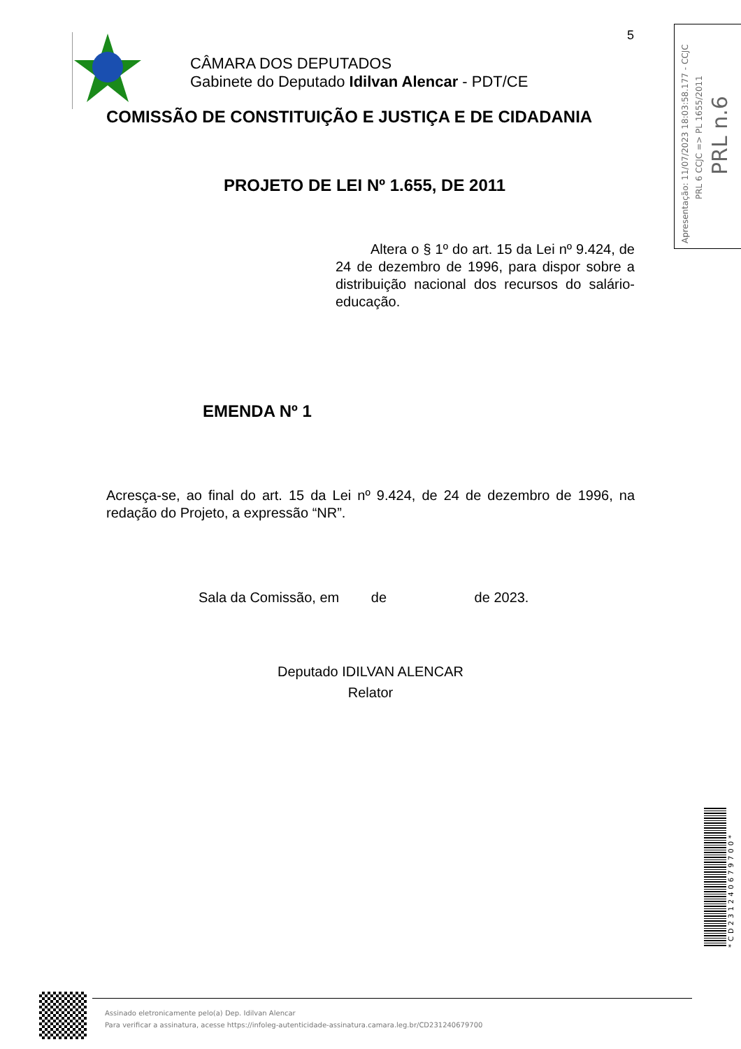5
Apresentação: 11/07/2023 18:03:58.177 - CCJC
PRL 6 CCJC => PL 1655/2011
PRL n.6
CÂMARA DOS DEPUTADOS
Gabinete do Deputado Idilvan Alencar - PDT/CE
COMISSÃO DE CONSTITUIÇÃO E JUSTIÇA E DE CIDADANIA
PROJETO DE LEI Nº 1.655, DE 2011
Altera o § 1º do art. 15 da Lei nº 9.424, de 24 de dezembro de 1996, para dispor sobre a distribuição nacional dos recursos do salário-educação.
EMENDA Nº 1
Acresça-se, ao final do art. 15 da Lei nº 9.424, de 24 de dezembro de 1996, na redação do Projeto, a expressão “NR”.
Sala da Comissão, em de de 2023.
Deputado IDILVAN ALENCAR
Relator
*CD231240679700*
Assinado eletronicamente pelo(a) Dep. Idilvan Alencar
Para verificar a assinatura, acesse https://infoleg-autenticidade-assinatura.camara.leg.br/CD231240679700